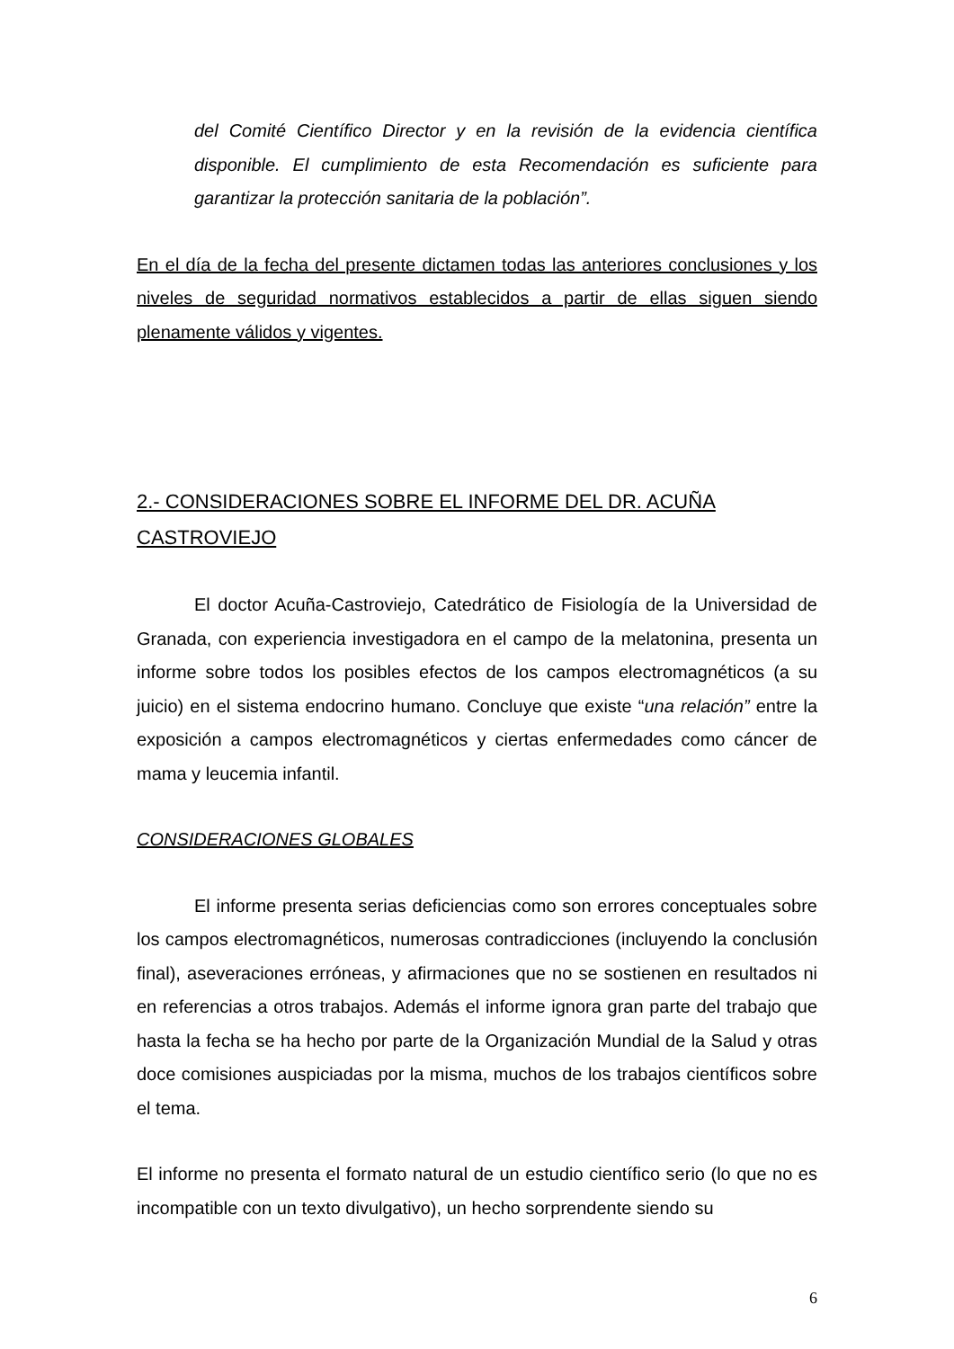del Comité Científico Director y en la revisión de la evidencia científica disponible. El cumplimiento de esta Recomendación es suficiente para garantizar la protección sanitaria de la población”.
En el día de la fecha del presente dictamen todas las anteriores conclusiones y los niveles de seguridad normativos establecidos a partir de ellas siguen siendo plenamente válidos y vigentes.
2.- CONSIDERACIONES SOBRE EL INFORME DEL DR. ACUÑA CASTROVIEJO
El doctor Acuña-Castroviejo, Catedrático de Fisiología de la Universidad de Granada, con experiencia investigadora en el campo de la melatonina, presenta un informe sobre todos los posibles efectos de los campos electromagnéticos (a su juicio) en el sistema endocrino humano. Concluye que existe “una relación” entre la exposición a campos electromagnéticos y ciertas enfermedades como cáncer de mama y leucemia infantil.
CONSIDERACIONES GLOBALES
El informe presenta serias deficiencias como son errores conceptuales sobre los campos electromagnéticos, numerosas contradicciones (incluyendo la conclusión final), aseveraciones erróneas, y afirmaciones que no se sostienen en resultados ni en referencias a otros trabajos. Además el informe ignora gran parte del trabajo que hasta la fecha se ha hecho por parte de la Organización Mundial de la Salud y otras doce comisiones auspiciadas por la misma, muchos de los trabajos científicos sobre el tema.
El informe no presenta el formato natural de un estudio científico serio (lo que no es incompatible con un texto divulgativo), un hecho sorprendente siendo su
6